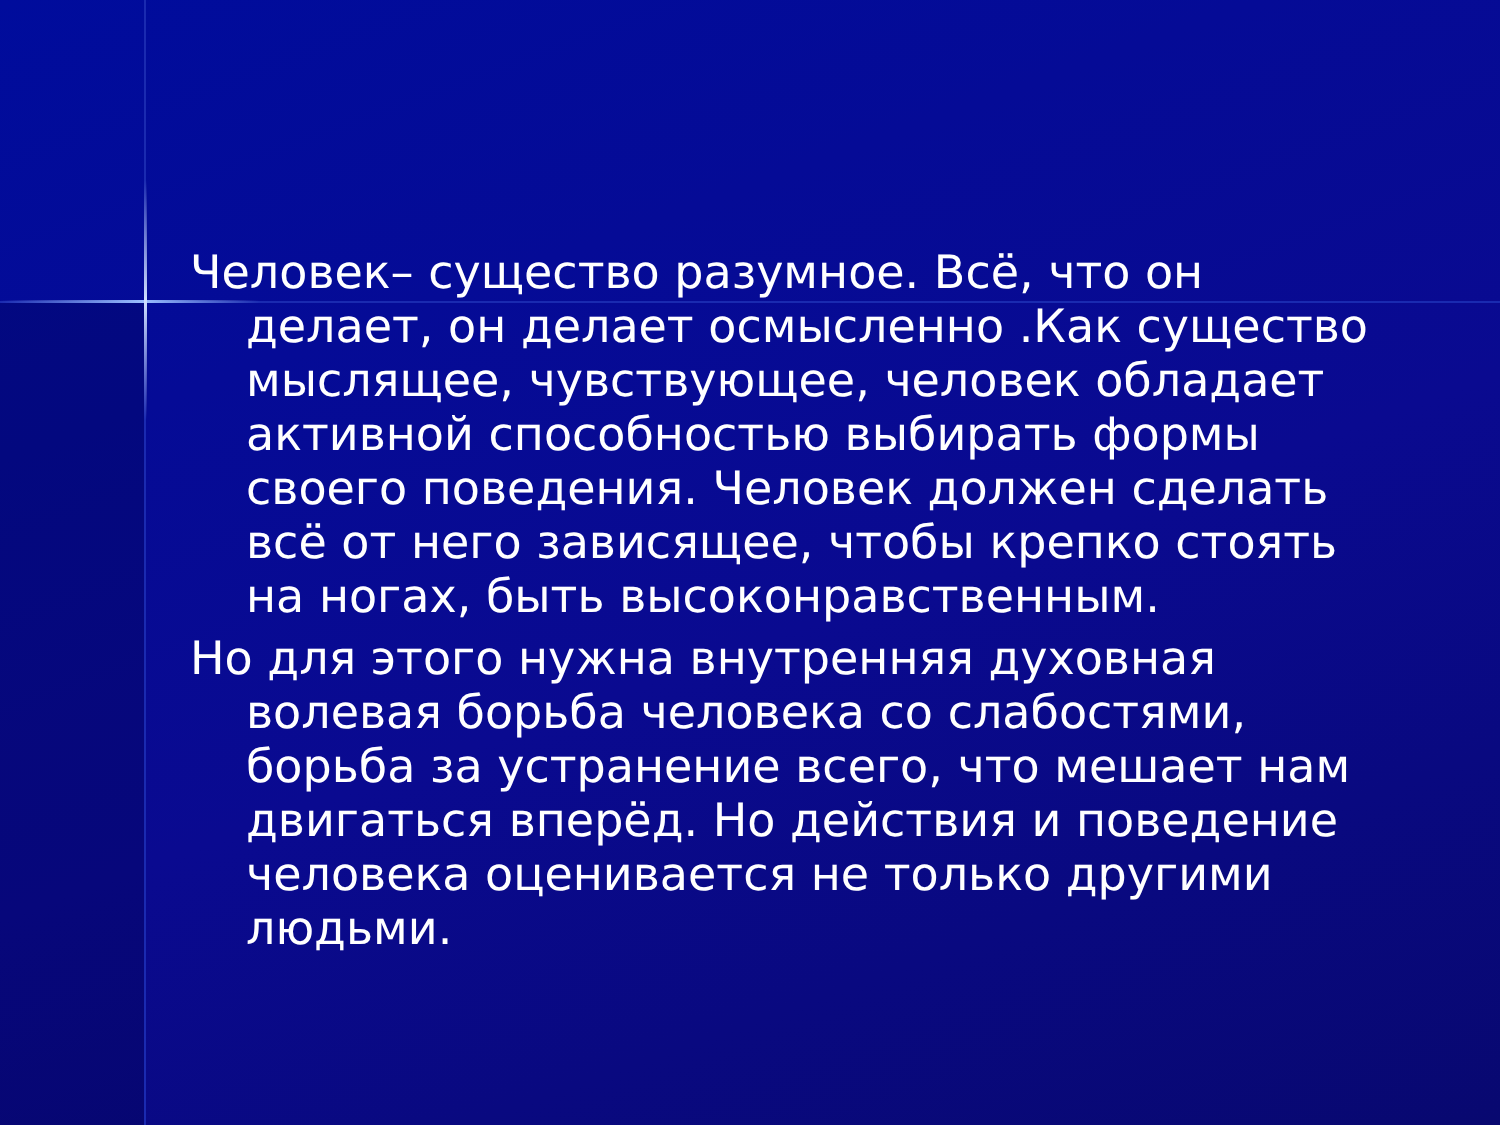Человек– существо разумное. Всё, что он делает, он делает осмысленно .Как существо мыслящее, чувствующее, человек обладает активной способностью выбирать формы своего поведения. Человек должен сделать всё от него зависящее, чтобы крепко стоять на ногах, быть высоконравственным.
Но для этого нужна внутренняя духовная волевая борьба человека со слабостями, борьба за устранение всего, что мешает нам двигаться вперёд. Но действия и поведение человека оценивается не только другими людьми.